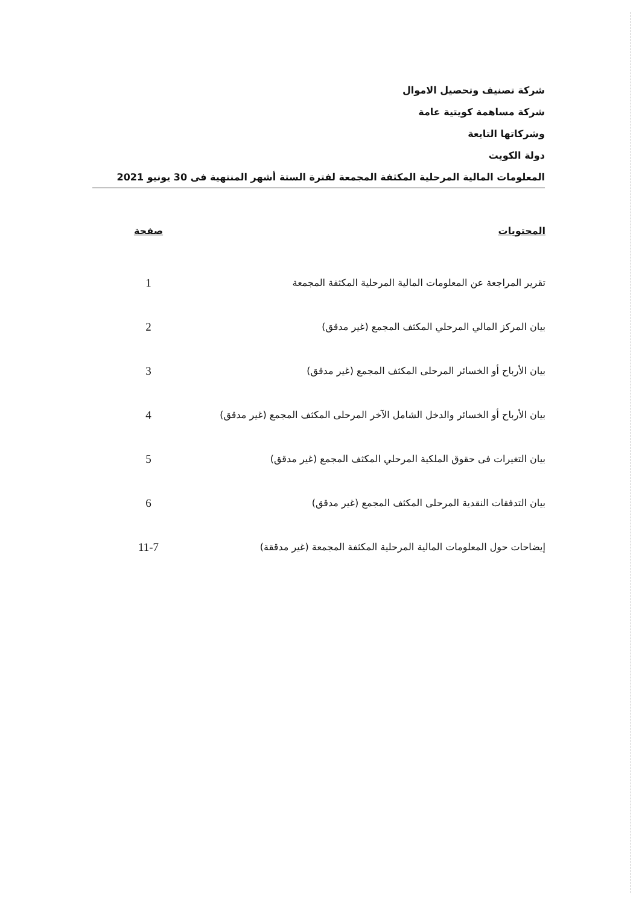شركة تصنيف وتحصيل الاموال
شركة مساهمة كويتية عامة
وشركاتها التابعة
دولة الكويت
المعلومات المالية المرحلية المكثفة المجمعة لفترة الستة أشهر المنتهية فى 30 يونيو 2021
| المحتويات | صفحة |
| --- | --- |
| تقرير المراجعة عن المعلومات المالية المرحلية المكثفة المجمعة | 1 |
| بيان المركز المالي المرحلي المكثف المجمع (غير مدقق) | 2 |
| بيان الأرباح أو الخسائر المرحلى المكثف المجمع (غير مدقق) | 3 |
| بيان الأرباح أو الخسائر والدخل الشامل الآخر المرحلى المكثف المجمع (غير مدقق) | 4 |
| بيان التغيرات فى حقوق الملكية المرحلي المكثف المجمع (غير مدقق) | 5 |
| بيان التدفقات النقدية المرحلى المكثف المجمع (غير مدقق) | 6 |
| إيضاحات حول المعلومات المالية المرحلية المكثفة المجمعة (غير مدققة) | 11-7 |